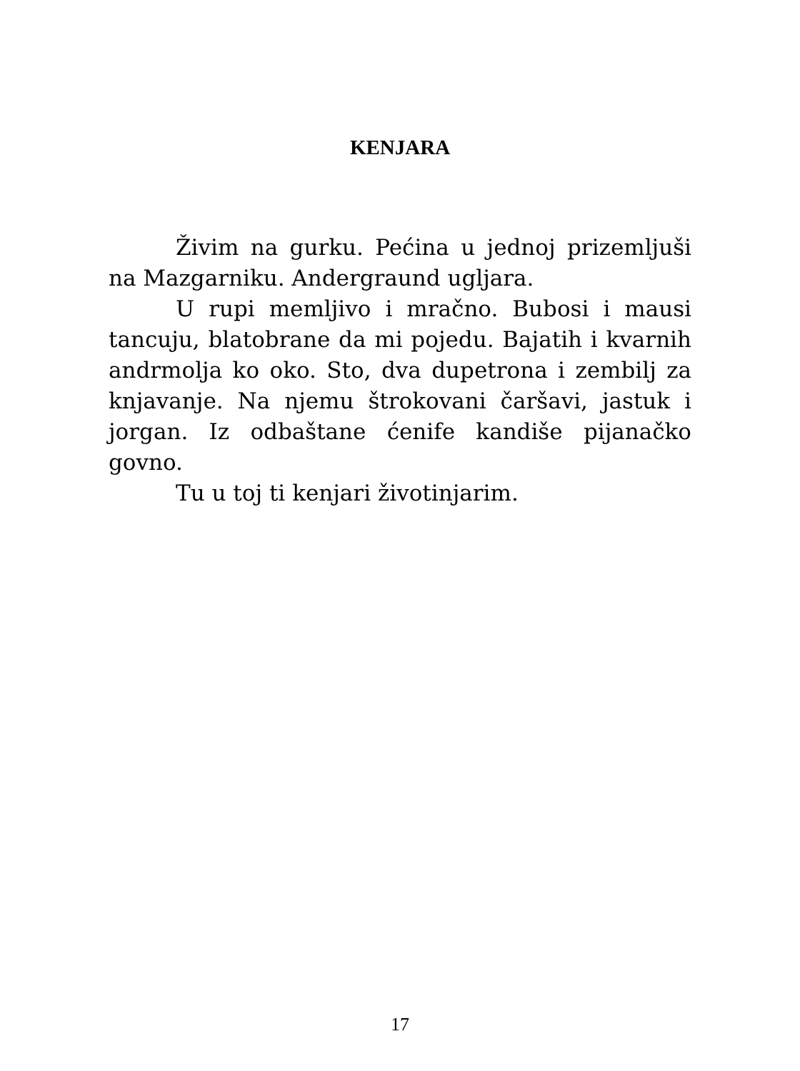KENJARA
Živim na gurku. Pećina u jednoj pri­zemljuši na Mazgarniku. Andergraund ug­ljara.
U rupi memljivo i mračno. Bubosi i mausi tancuju, blatobrane da mi pojedu. Bajatih i kvarnih andrmolja ko oko. Sto, dva dupetrona i zembilj za knjavanje. Na njemu štrokovani čaršavi, jastuk i jorgan. Iz odbaš­tane ćenife kandiše pijanačko govno.
Tu u toj ti kenjari životinjarim.
17